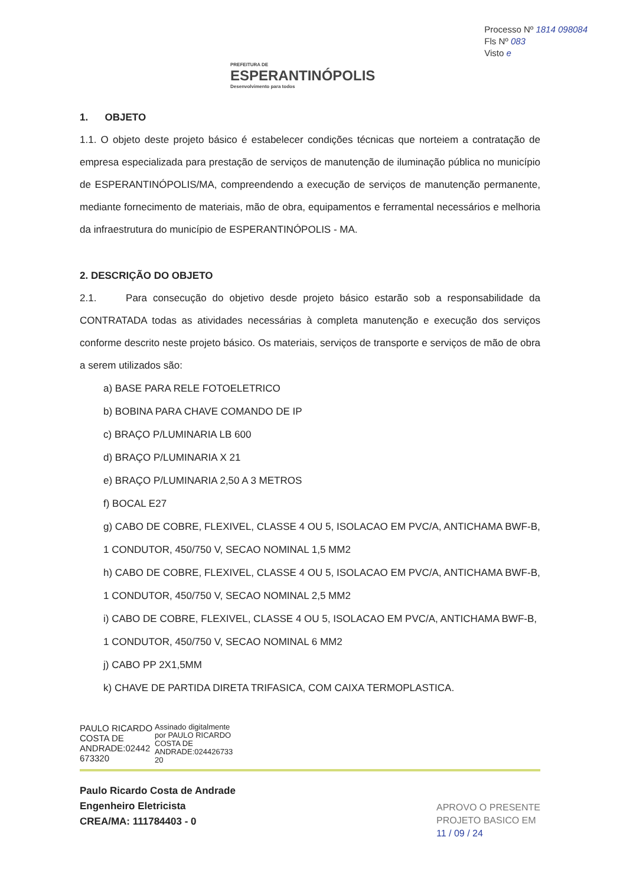PREFEITURA DE
ESPERANTINÓPOLIS
Desenvolvimento para todos
Processo Nº 1814 098084
Fls Nº 083
Visto e
1. OBJETO
1.1. O objeto deste projeto básico é estabelecer condições técnicas que norteiem a contratação de empresa especializada para prestação de serviços de manutenção de iluminação pública no município de ESPERANTINÓPOLIS/MA, compreendendo a execução de serviços de manutenção permanente, mediante fornecimento de materiais, mão de obra, equipamentos e ferramental necessários e melhoria da infraestrutura do município de ESPERANTINÓPOLIS - MA.
2. DESCRIÇÃO DO OBJETO
2.1. Para consecução do objetivo desde projeto básico estarão sob a responsabilidade da CONTRATADA todas as atividades necessárias à completa manutenção e execução dos serviços conforme descrito neste projeto básico. Os materiais, serviços de transporte e serviços de mão de obra a serem utilizados são:
a) BASE PARA RELE FOTOELETRICO
b) BOBINA PARA CHAVE COMANDO DE IP
c) BRAÇO P/LUMINARIA LB 600
d) BRAÇO P/LUMINARIA X 21
e) BRAÇO P/LUMINARIA 2,50 A 3 METROS
f) BOCAL E27
g) CABO DE COBRE, FLEXIVEL, CLASSE 4 OU 5, ISOLACAO EM PVC/A, ANTICHAMA BWF-B, 1 CONDUTOR, 450/750 V, SECAO NOMINAL 1,5 MM2
h) CABO DE COBRE, FLEXIVEL, CLASSE 4 OU 5, ISOLACAO EM PVC/A, ANTICHAMA BWF-B, 1 CONDUTOR, 450/750 V, SECAO NOMINAL 2,5 MM2
i) CABO DE COBRE, FLEXIVEL, CLASSE 4 OU 5, ISOLACAO EM PVC/A, ANTICHAMA BWF-B, 1 CONDUTOR, 450/750 V, SECAO NOMINAL 6 MM2
j) CABO PP 2X1,5MM
k) CHAVE DE PARTIDA DIRETA TRIFASICA, COM CAIXA TERMOPLASTICA.
PAULO RICARDO
COSTA DE
ANDRADE:02442
673320
Assinado digitalmente
por PAULO RICARDO
COSTA DE
ANDRADE:024426733
20
Paulo Ricardo Costa de Andrade
Engenheiro Eletricista
CREA/MA: 111784403 - 0
APROVO O PRESENTE
PROJETO BASICO EM
11 / 09 / 24